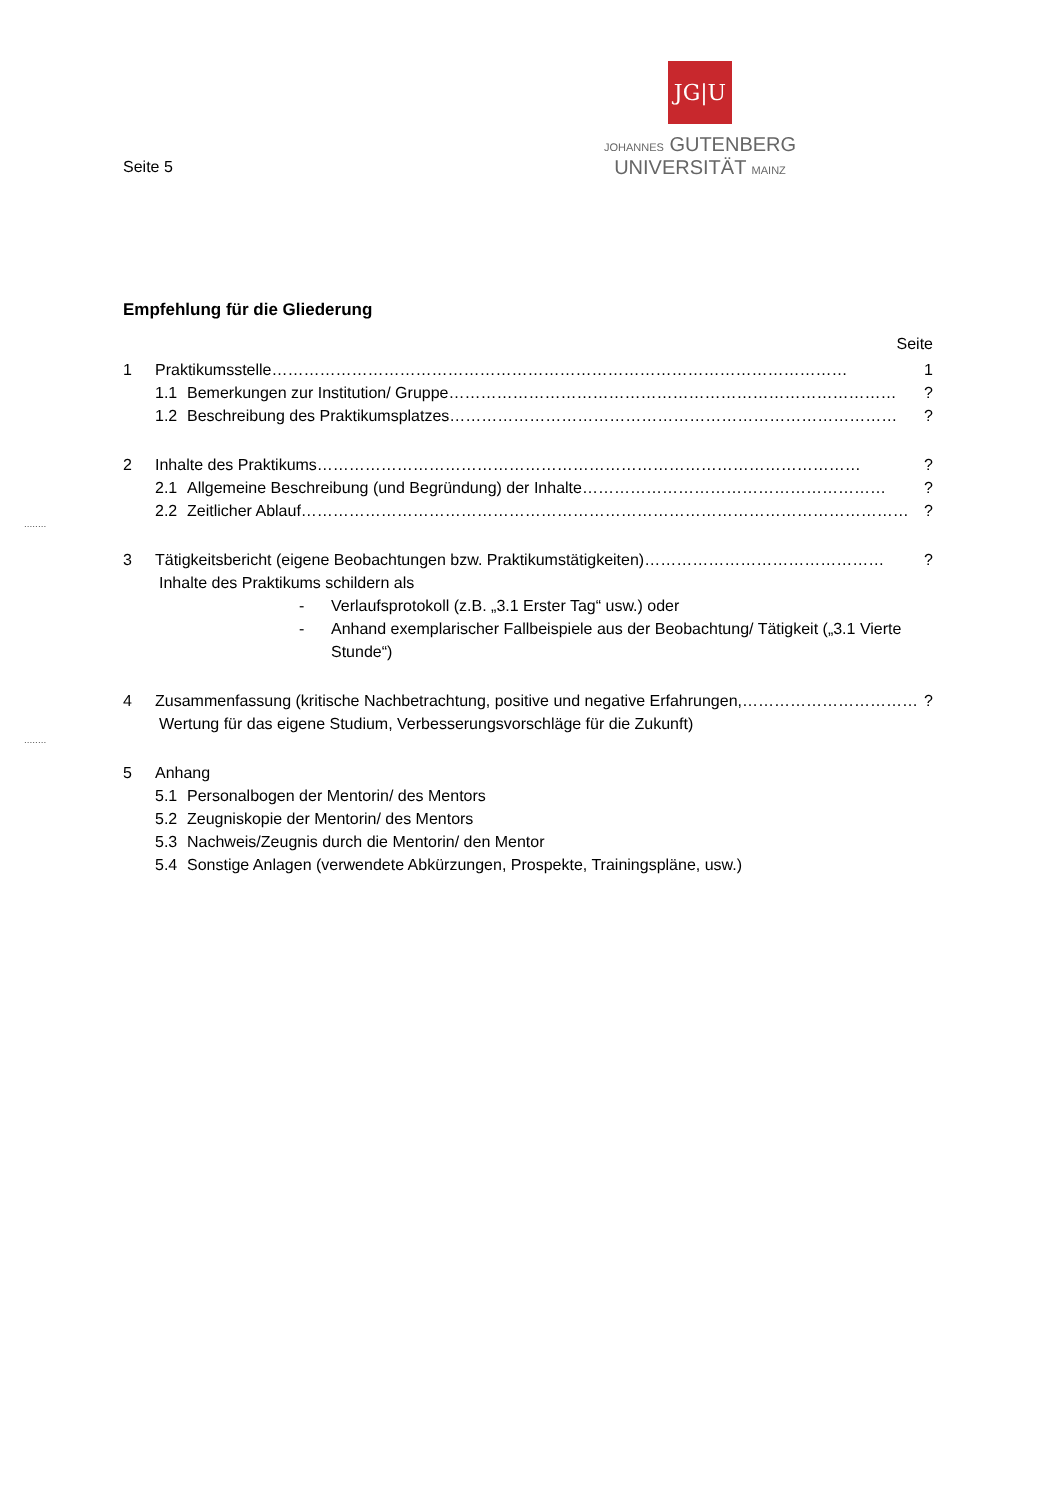Seite 5
JG|U
JOHANNES GUTENBERG
UNIVERSITÄT MAINZ
........
........
Empfehlung für die Gliederung
Seite
1 Praktikumsstelle……………………………………………………………………………………………… 1
1.1 Bemerkungen zur Institution/ Gruppe…………………………………………………………………………?
1.2 Beschreibung des Praktikumsplatzes…………………………………………………………………………?
2 Inhalte des Praktikums…………………………………………………………………………………………?
2.1 Allgemeine Beschreibung (und Begründung) der Inhalte…………………………………………………?
2.2 Zeitlicher Ablauf……………………………………………………………………………………………………?
3 Tätigkeitsbericht (eigene Beobachtungen bzw. Praktikumstätigkeiten)………………………………………?
Inhalte des Praktikums schildern als
- Verlaufsprotokoll (z.B. „3.1 Erster Tag“ usw.) oder
- Anhand exemplarischer Fallbeispiele aus der Beobachtung/ Tätigkeit („3.1 Vierte Stunde“)
4 Zusammenfassung (kritische Nachbetrachtung, positive und negative Erfahrungen,……………………………?
Wertung für das eigene Studium, Verbesserungsvorschläge für die Zukunft)
5 Anhang
5.1 Personalbogen der Mentorin/ des Mentors
5.2 Zeugniskopie der Mentorin/ des Mentors
5.3 Nachweis/Zeugnis durch die Mentorin/ den Mentor
5.4 Sonstige Anlagen (verwendete Abkürzungen, Prospekte, Trainingspläne, usw.)